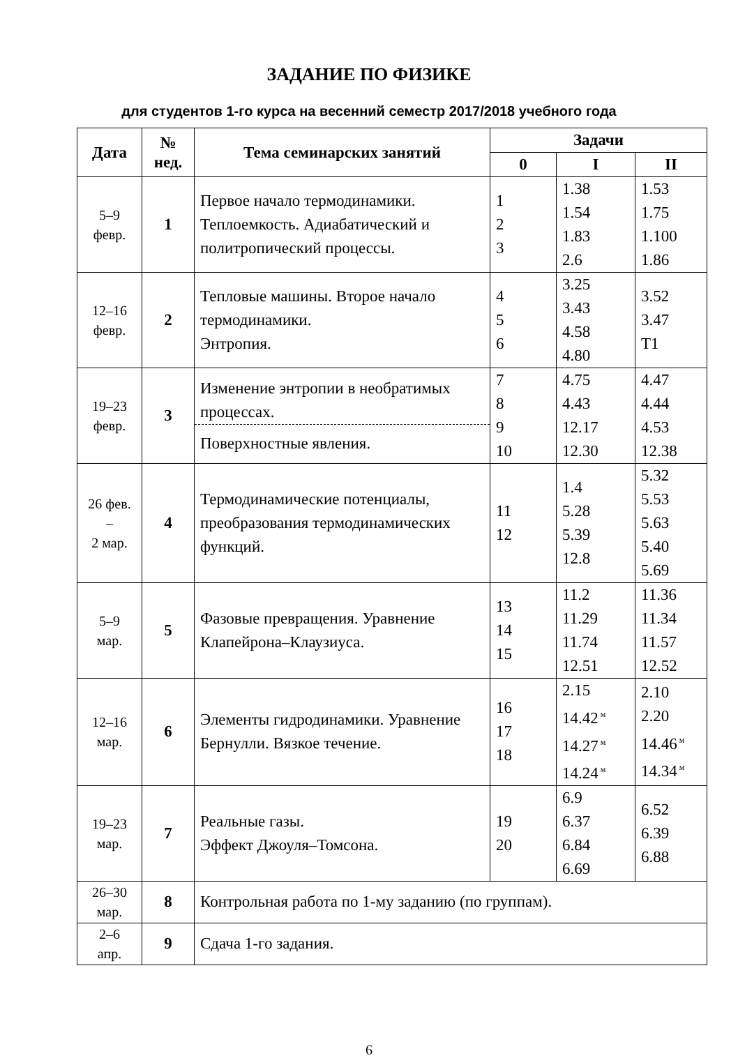ЗАДАНИЕ ПО ФИЗИКЕ
для студентов 1-го курса на весенний семестр 2017/2018 учебного года
| Дата | № нед. | Тема семинарских занятий | Задачи | | |
| --- | --- | --- | --- | --- | --- |
| | | | 0 | I | II |
| 5–9 февр. | 1 | Первое начало термодинамики. Теплоемкость. Адиабатический и политропический процессы. | 1 2 3 | 1.38 1.54 1.83 2.6 | 1.53 1.75 1.100 1.86 |
| 12–16 февр. | 2 | Тепловые машины. Второе начало термодинамики. Энтропия. | 4 5 6 | 3.25 3.43 4.58 4.80 | 3.52 3.47 T1 |
| 19–23 февр. | 3 | Изменение энтропии в необратимых процессах. Поверхностные явления. | 7 8 9 10 | 4.75 4.43 12.17 12.30 | 4.47 4.44 4.53 12.38 |
| 26 фев. – 2 мар. | 4 | Термодинамические потенциалы, преобразования термодинамических функций. | 11 12 | 1.4 5.28 5.39 12.8 | 5.32 5.53 5.63 5.40 5.69 |
| 5–9 мар. | 5 | Фазовые превращения. Уравнение Клапейрона–Клаузиуса. | 13 14 15 | 11.2 11.29 11.74 12.51 | 11.36 11.34 11.57 12.52 |
| 12–16 мар. | 6 | Элементы гидродинамики. Уравнение Бернулли. Вязкое течение. | 16 17 18 | 2.15 14.42<sup>м</sup> 14.27<sup>м</sup> 14.24<sup>м</sup> | 2.10 2.20 14.46<sup>м</sup> 14.34<sup>м</sup> |
| 19–23 мар. | 7 | Реальные газы. Эффект Джоуля–Томсона. | 19 20 | 6.9 6.37 6.84 6.69 | 6.52 6.39 6.88 |
| 26–30 мар. | 8 | Контрольная работа по 1-му заданию (по группам). | | | |
| 2–6 апр. | 9 | Сдача 1-го задания. | | | |
6